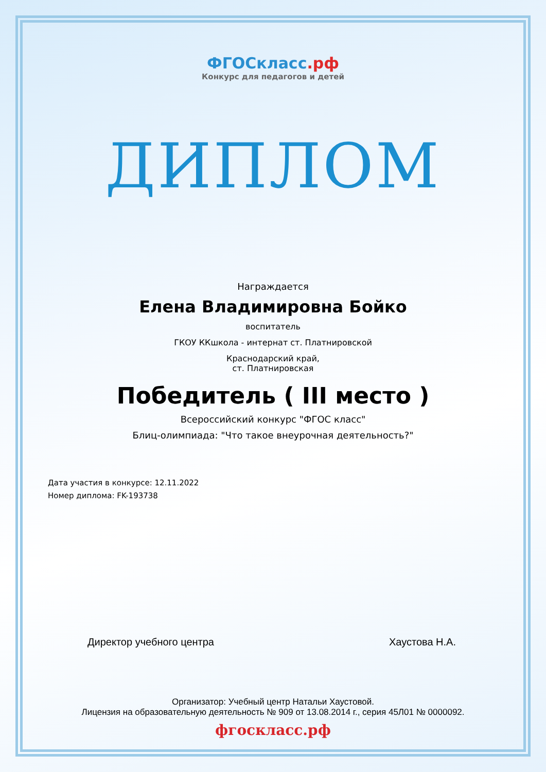ФГОСкласс.рф
Конкурс для педагогов и детей
ДИПЛОМ
Награждается
Елена Владимировна Бойко
воспитатель
ГКОУ ККшкола - интернат ст. Платнировской
Краснодарский край,
ст. Платнировская
Победитель ( III место )
Всероссийский конкурс "ФГОС класс"
Блиц-олимпиада: "Что такое внеурочная деятельность?"
Дата участия в конкурсе: 12.11.2022
Номер диплома: FK-193738
Директор учебного центра Хаустова Н.А.
Организатор: Учебный центр Натальи Хаустовой.
Лицензия на образовательную деятельность № 909 от 13.08.2014 г., серия 45Л01 № 0000092.
фгоскласс.рф